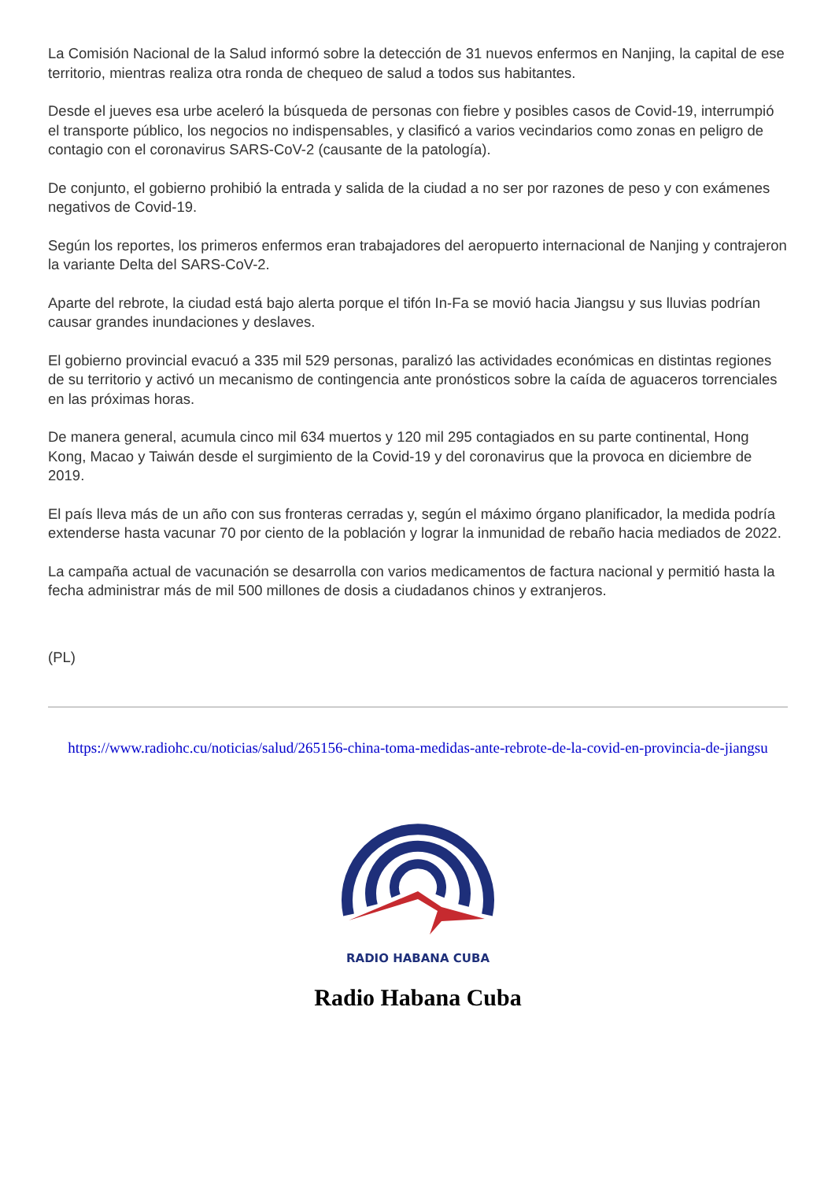La Comisión Nacional de la Salud informó sobre la detección de 31 nuevos enfermos en Nanjing, la capital de ese territorio, mientras realiza otra ronda de chequeo de salud a todos sus habitantes.
Desde el jueves esa urbe aceleró la búsqueda de personas con fiebre y posibles casos de Covid-19, interrumpió el transporte público, los negocios no indispensables, y clasificó a varios vecindarios como zonas en peligro de contagio con el coronavirus SARS-CoV-2 (causante de la patología).
De conjunto, el gobierno prohibió la entrada y salida de la ciudad a no ser por razones de peso y con exámenes negativos de Covid-19.
Según los reportes, los primeros enfermos eran trabajadores del aeropuerto internacional de Nanjing y contrajeron la variante Delta del SARS-CoV-2.
Aparte del rebrote, la ciudad está bajo alerta porque el tifón In-Fa se movió hacia Jiangsu y sus lluvias podrían causar grandes inundaciones y deslaves.
El gobierno provincial evacuó a 335 mil 529 personas, paralizó las actividades económicas en distintas regiones de su territorio y activó un mecanismo de contingencia ante pronósticos sobre la caída de aguaceros torrenciales en las próximas horas.
De manera general, acumula cinco mil 634 muertos y 120 mil 295 contagiados en su parte continental, Hong Kong, Macao y Taiwán desde el surgimiento de la Covid-19 y del coronavirus que la provoca en diciembre de 2019.
El país lleva más de un año con sus fronteras cerradas y, según el máximo órgano planificador, la medida podría extenderse hasta vacunar 70 por ciento de la población y lograr la inmunidad de rebaño hacia mediados de 2022.
La campaña actual de vacunación se desarrolla con varios medicamentos de factura nacional y permitió hasta la fecha administrar más de mil 500 millones de dosis a ciudadanos chinos y extranjeros.
(PL)
https://www.radiohc.cu/noticias/salud/265156-china-toma-medidas-ante-rebrote-de-la-covid-en-provincia-de-jiangsu
RADIO HABANA CUBA
Radio Habana Cuba